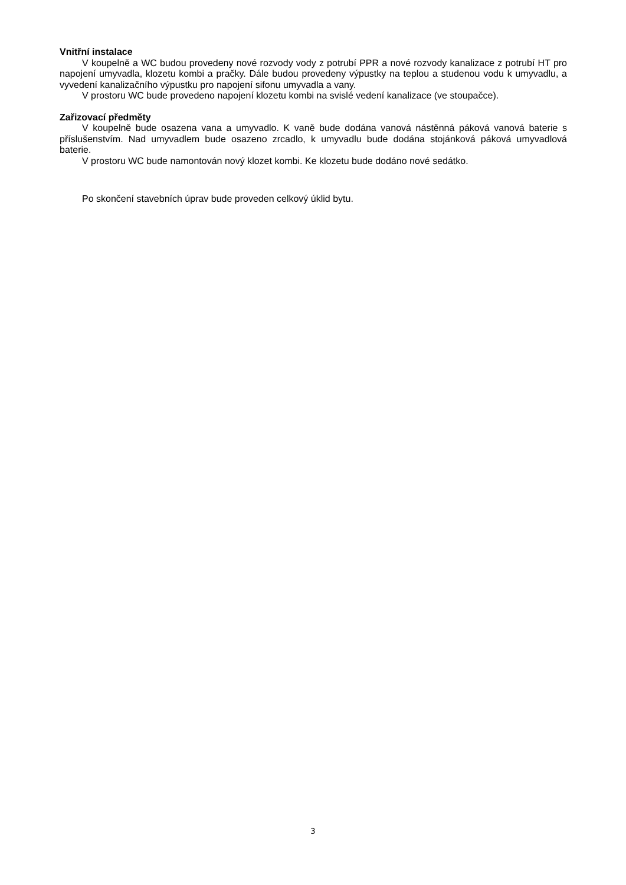Vnitřní instalace
V koupelně a WC budou provedeny nové rozvody vody z potrubí PPR a nové rozvody kanalizace z potrubí HT pro napojení umyvadla, klozetu kombi a pračky. Dále budou provedeny výpustky na teplou a studenou vodu k umyvadlu, a vyvedení kanalizačního výpustku pro napojení sifonu umyvadla a vany.
V prostoru WC bude provedeno napojení klozetu kombi na svislé vedení kanalizace (ve stoupačce).
Zařizovací předměty
V koupelně bude osazena vana a umyvadlo. K vaně bude dodána vanová nástěnná páková vanová baterie s příslušenstvím. Nad umyvadlem bude osazeno zrcadlo, k umyvadlu bude dodána stojánková páková umyvadlová baterie.
V prostoru WC bude namontován nový klozet kombi. Ke klozetu bude dodáno nové sedátko.
Po skončení stavebních úprav bude proveden celkový úklid bytu.
3